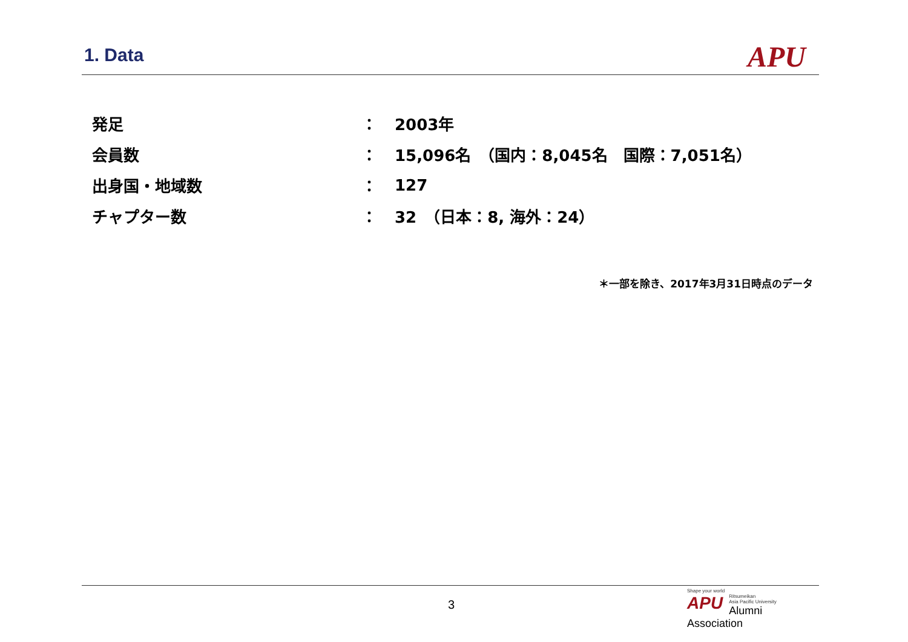1. Data
APU
| 発足 | ： | 2003年 |
| 会員数 | ： | 15,096名 （国内：8,045名 国際：7,051名） |
| 出身国・地域数 | ： | 127 |
| チャプター数 | ： | 32 （日本：8, 海外：24） |
＊一部を除き、2017年3月31日時点のデータ
3
Shape your world
APU
Ritsumeikan
Asia Pacific University
Alumni Association